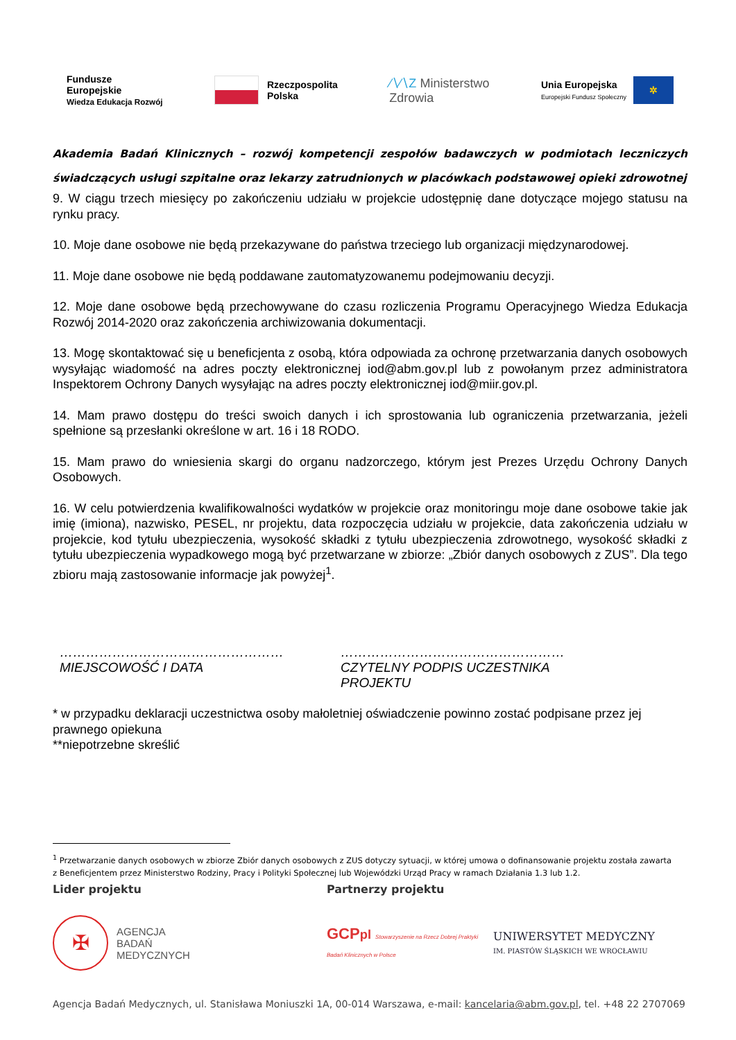Fundusze
Europejskie
Wiedza Edukacja Rozwój
Rzeczpospolita
Polska
∕∖∕∖Z Ministerstwo
Zdrowia
Unia Europejska
Europejski Fundusz Społeczny
✲
Akademia Badań Klinicznych – rozwój kompetencji zespołów badawczych w podmiotach leczniczych świadczących usługi szpitalne oraz lekarzy zatrudnionych w placówkach podstawowej opieki zdrowotnej
9. W ciągu trzech miesięcy po zakończeniu udziału w projekcie udostępnię dane dotyczące mojego statusu na rynku pracy.
10. Moje dane osobowe nie będą przekazywane do państwa trzeciego lub organizacji międzynarodowej.
11. Moje dane osobowe nie będą poddawane zautomatyzowanemu podejmowaniu decyzji.
12. Moje dane osobowe będą przechowywane do czasu rozliczenia Programu Operacyjnego Wiedza Edukacja Rozwój 2014-2020 oraz zakończenia archiwizowania dokumentacji.
13. Mogę skontaktować się u beneficjenta z osobą, która odpowiada za ochronę przetwarzania danych osobowych wysyłając wiadomość na adres poczty elektronicznej iod@abm.gov.pl lub z powołanym przez administratora Inspektorem Ochrony Danych wysyłając na adres poczty elektronicznej iod@miir.gov.pl.
14. Mam prawo dostępu do treści swoich danych i ich sprostowania lub ograniczenia przetwarzania, jeżeli spełnione są przesłanki określone w art. 16 i 18 RODO.
15. Mam prawo do wniesienia skargi do organu nadzorczego, którym jest Prezes Urzędu Ochrony Danych Osobowych.
16. W celu potwierdzenia kwalifikowalności wydatków w projekcie oraz monitoringu moje dane osobowe takie jak imię (imiona), nazwisko, PESEL, nr projektu, data rozpoczęcia udziału w projekcie, data zakończenia udziału w projekcie, kod tytułu ubezpieczenia, wysokość składki z tytułu ubezpieczenia zdrowotnego, wysokość składki z tytułu ubezpieczenia wypadkowego mogą być przetwarzane w zbiorze: „Zbiór danych osobowych z ZUS”. Dla tego zbioru mają zastosowanie informacje jak powyżej<sup>1</sup>.
……………………………………………
MIEJSCOWOŚĆ I DATA
……………………………………………
CZYTELNY PODPIS UCZESTNIKA PROJEKTU
* w przypadku deklaracji uczestnictwa osoby małoletniej oświadczenie powinno zostać podpisane przez jej prawnego opiekuna
**niepotrzebne skreślić
<sup>1</sup> Przetwarzanie danych osobowych w zbiorze Zbiór danych osobowych z ZUS dotyczy sytuacji, w której umowa o dofinansowanie projektu została zawarta z Beneficjentem przez Ministerstwo Rodziny, Pracy i Polityki Społecznej lub Wojewódzki Urząd Pracy w ramach Działania 1.3 lub 1.2.
Lider projektu Partnerzy projektu
✠
AGENCJA
BADAŃ
MEDYCZNYCH
GCPpl Stowarzyszenie na Rzecz Dobrej Praktyki Badań Klinicznych w Polsce
UNIWERSYTET MEDYCZNY
IM. PIASTÓW ŚLĄSKICH WE WROCŁAWIU
Agencja Badań Medycznych, ul. Stanisława Moniuszki 1A, 00-014 Warszawa, e-mail: kancelaria@abm.gov.pl, tel. +48 22 2707069